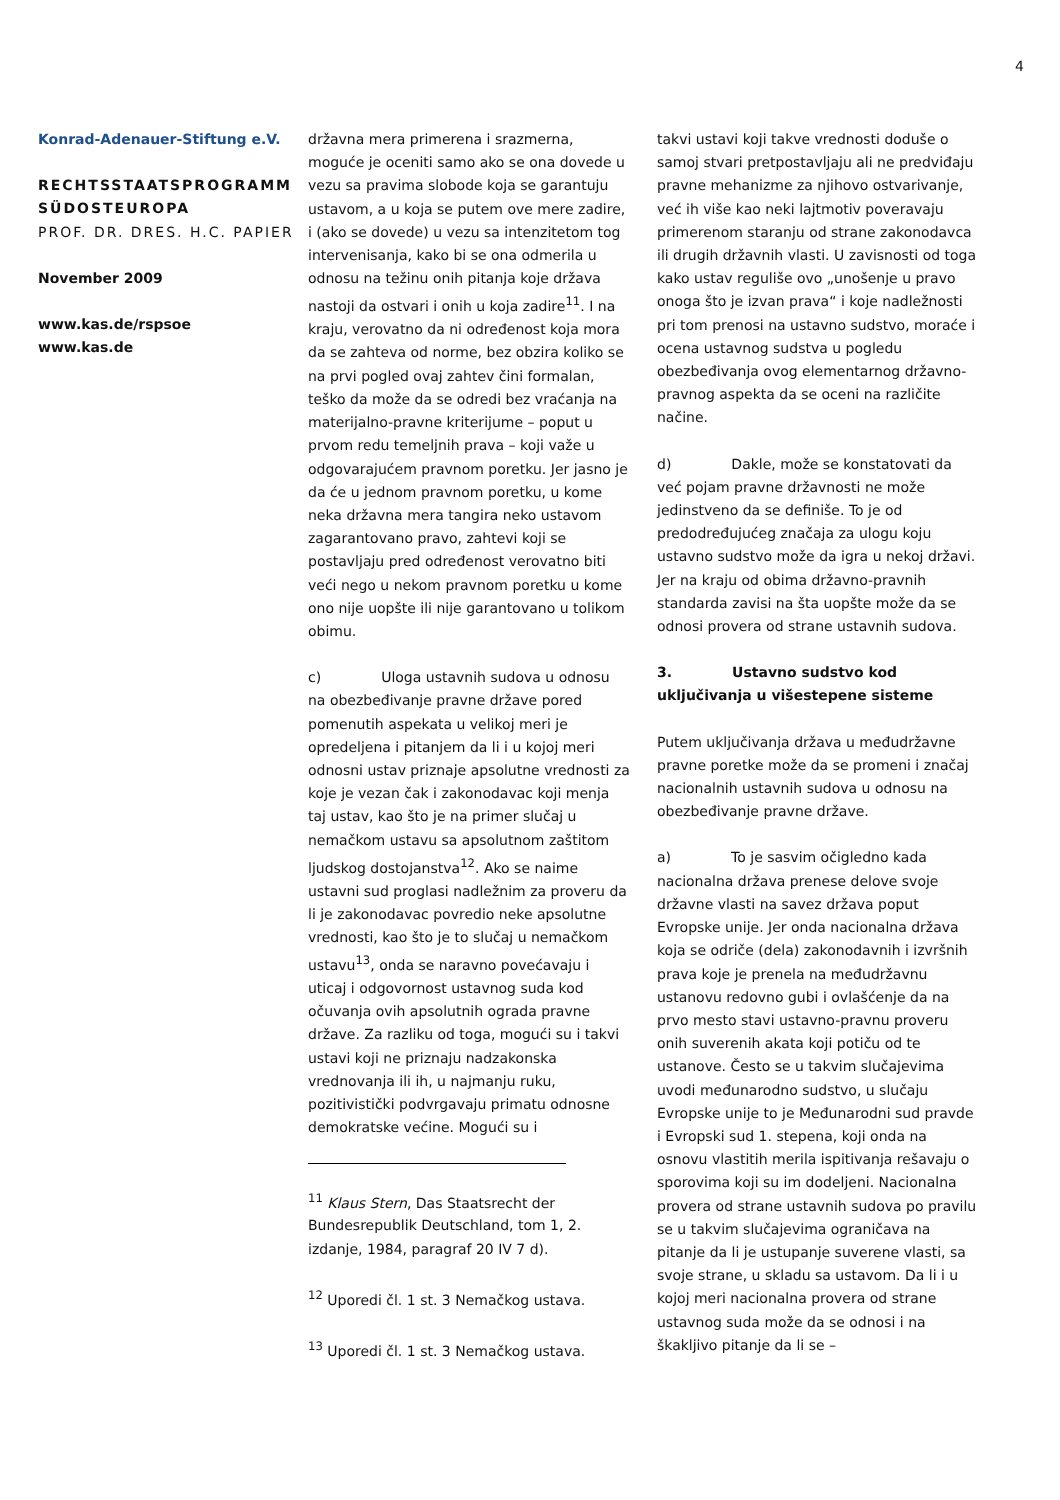4
Konrad-Adenauer-Stiftung e.V.
RECHTSSTAATSPROGRAMM SÜDOSTEUROPA
PROF. DR. DRES. H.C. PAPIER
November 2009
www.kas.de/rspsoe
www.kas.de
državna mera primerena i srazmerna, moguće je oceniti samo ako se ona dovede u vezu sa pravima slobode koja se garantuju ustavom, a u koja se putem ove mere zadire, i (ako se dovede) u vezu sa intenzitetom tog intervenisanja, kako bi se ona odmerila u odnosu na težinu onih pitanja koje država nastoji da ostvari i onih u koja zadire<sup>11</sup>. I na kraju, verovatno da ni određenost koja mora da se zahteva od norme, bez obzira koliko se na prvi pogled ovaj zahtev čini formalan, teško da može da se odredi bez vraćanja na materijalno-pravne kriterijume – poput u prvom redu temeljnih prava – koji važe u odgovarajućem pravnom poretku. Jer jasno je da će u jednom pravnom poretku, u kome neka državna mera tangira neko ustavom zagarantovano pravo, zahtevi koji se postavljaju pred određenost verovatno biti veći nego u nekom pravnom poretku u kome ono nije uopšte ili nije garantovano u tolikom obimu.
c) Uloga ustavnih sudova u odnosu na obezbeđivanje pravne države pored pomenutih aspekata u velikoj meri je opredeljena i pitanjem da li i u kojoj meri odnosni ustav priznaje apsolutne vrednosti za koje je vezan čak i zakonodavac koji menja taj ustav, kao što je na primer slučaj u nemačkom ustavu sa apsolutnom zaštitom ljudskog dostojanstva<sup>12</sup>. Ako se naime ustavni sud proglasi nadležnim za proveru da li je zakonodavac povredio neke apsolutne vrednosti, kao što je to slučaj u nemačkom ustavu<sup>13</sup>, onda se naravno povećavaju i uticaj i odgovornost ustavnog suda kod očuvanja ovih apsolutnih ograda pravne države. Za razliku od toga, mogući su i takvi ustavi koji ne priznaju nadzakonska vrednovanja ili ih, u najmanju ruku, pozitivistički podvrgavaju primatu odnosne demokratske većine. Mogući su i
<sup>11</sup> Klaus Stern, Das Staatsrecht der Bundesrepublik Deutschland, tom 1, 2. izdanje, 1984, paragraf 20 IV 7 d).
<sup>12</sup> Uporedi čl. 1 st. 3 Nemačkog ustava.
<sup>13</sup> Uporedi čl. 1 st. 3 Nemačkog ustava.
takvi ustavi koji takve vrednosti doduše o samoj stvari pretpostavljaju ali ne predviđaju pravne mehanizme za njihovo ostvarivanje, već ih više kao neki lajtmotiv poveravaju primerenom staranju od strane zakonodavca ili drugih državnih vlasti. U zavisnosti od toga kako ustav reguliše ovo „unošenje u pravo onoga što je izvan prava“ i koje nadležnosti pri tom prenosi na ustavno sudstvo, moraće i ocena ustavnog sudstva u pogledu obezbeđivanja ovog elementarnog državno-pravnog aspekta da se oceni na različite načine.
d) Dakle, može se konstatovati da već pojam pravne državnosti ne može jedinstveno da se definiše. To je od predodređujućeg značaja za ulogu koju ustavno sudstvo može da igra u nekoj državi. Jer na kraju od obima državno-pravnih standarda zavisi na šta uopšte može da se odnosi provera od strane ustavnih sudova.
3. Ustavno sudstvo kod uključivanja u višestepene sisteme
Putem uključivanja država u međudržavne pravne poretke može da se promeni i značaj nacionalnih ustavnih sudova u odnosu na obezbeđivanje pravne države.
a) To je sasvim očigledno kada nacionalna država prenese delove svoje državne vlasti na savez država poput Evropske unije. Jer onda nacionalna država koja se odriče (dela) zakonodavnih i izvršnih prava koje je prenela na međudržavnu ustanovu redovno gubi i ovlašćenje da na prvo mesto stavi ustavno-pravnu proveru onih suverenih akata koji potiču od te ustanove. Često se u takvim slučajevima uvodi međunarodno sudstvo, u slučaju Evropske unije to je Međunarodni sud pravde i Evropski sud 1. stepena, koji onda na osnovu vlastitih merila ispitivanja rešavaju o sporovima koji su im dodeljeni. Nacionalna provera od strane ustavnih sudova po pravilu se u takvim slučajevima ograničava na pitanje da li je ustupanje suverene vlasti, sa svoje strane, u skladu sa ustavom. Da li i u kojoj meri nacionalna provera od strane ustavnog suda može da se odnosi i na škakljivo pitanje da li se –